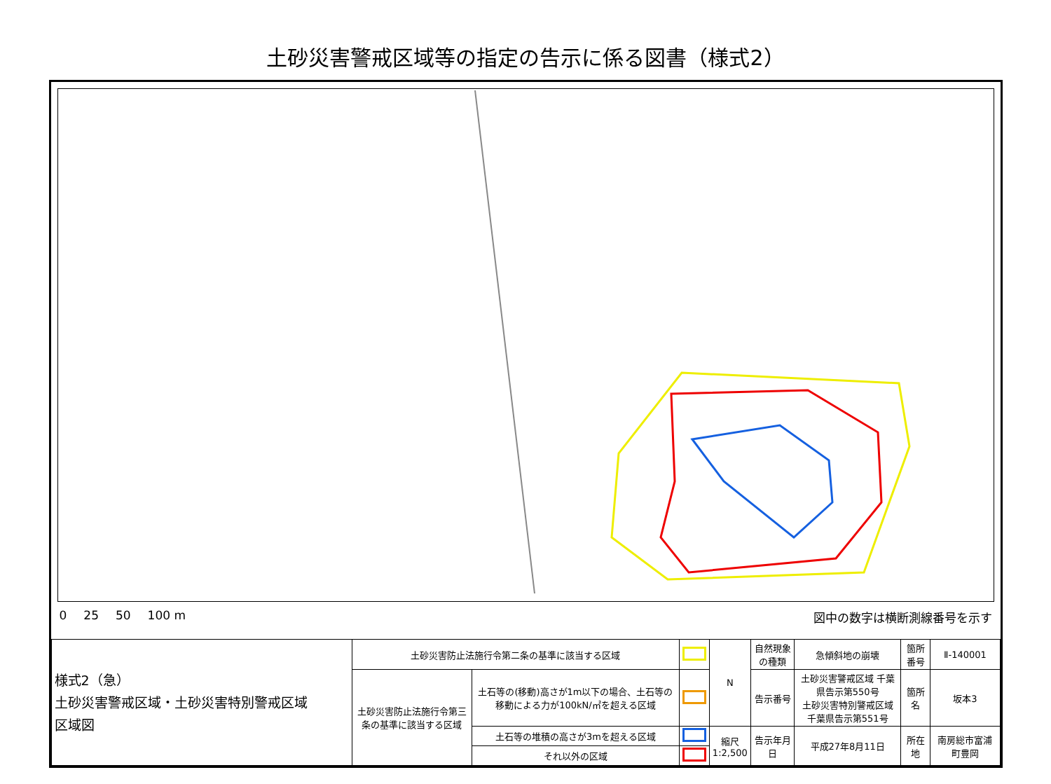土砂災害警戒区域等の指定の告示に係る図書（様式2）
0 25 50 100 m 図中の数字は横断測線番号を示す
| 様式2（急） 土砂災害警戒区域・土砂災害特別警戒区域 区域図 | 土砂災害防止法施行令第二条の基準に該当する区域 | | | N | 自然現象の種類 | 急傾斜地の崩壊 | 箇所番号 | Ⅱ-140001 |
| | 土砂災害防止法施行令第三条の基準に該当する区域 | 土石等の(移動)高さが1m以下の場合、土石等の移動による力が100kN/㎡を超える区域 | | | 告示番号 | 土砂災害警戒区域 千葉県告示第550号 土砂災害特別警戒区域 千葉県告示第551号 | 箇所名 | 坂本3 |
| | | 土石等の堆積の高さが3mを超える区域 | | 縮尺 1:2,500 | 告示年月日 | 平成27年8月11日 | 所在地 | 南房総市富浦町豊岡 |
| | | それ以外の区域 | | | | | | |